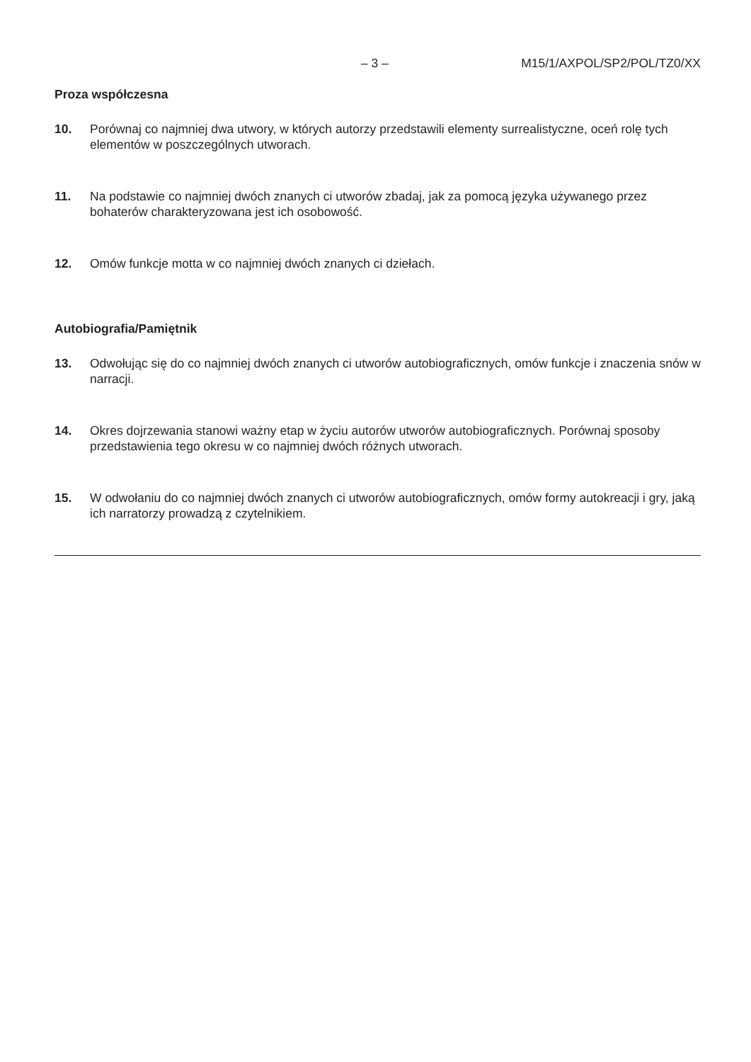– 3 – M15/1/AXPOL/SP2/POL/TZ0/XX
Proza współczesna
10. Porównaj co najmniej dwa utwory, w których autorzy przedstawili elementy surrealistyczne, oceń rolę tych elementów w poszczególnych utworach.
11. Na podstawie co najmniej dwóch znanych ci utworów zbadaj, jak za pomocą języka używanego przez bohaterów charakteryzowana jest ich osobowość.
12. Omów funkcje motta w co najmniej dwóch znanych ci dziełach.
Autobiografia/Pamiętnik
13. Odwołując się do co najmniej dwóch znanych ci utworów autobiograficznych, omów funkcje i znaczenia snów w narracji.
14. Okres dojrzewania stanowi ważny etap w życiu autorów utworów autobiograficznych. Porównaj sposoby przedstawienia tego okresu w co najmniej dwóch różnych utworach.
15. W odwołaniu do co najmniej dwóch znanych ci utworów autobiograficznych, omów formy autokreacji i gry, jaką ich narratorzy prowadzą z czytelnikiem.